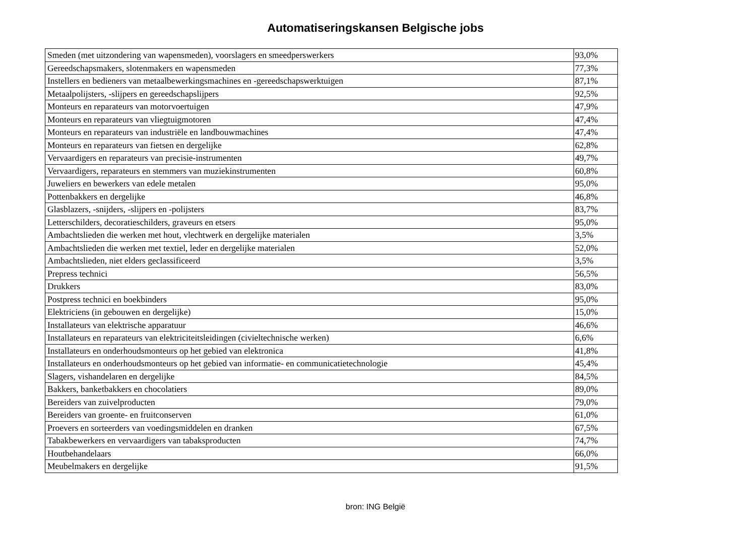Automatiseringskansen Belgische jobs
| Smeden (met uitzondering van wapensmeden), voorslagers en smeedperswerkers | 93,0% |
| Gereedschapsmakers, slotenmakers en wapensmeden | 77,3% |
| Instellers en bedieners van metaalbewerkingsmachines en -gereedschapswerktuigen | 87,1% |
| Metaalpolijsters, -slijpers en gereedschapslijpers | 92,5% |
| Monteurs en reparateurs van motorvoertuigen | 47,9% |
| Monteurs en reparateurs van vliegtuigmotoren | 47,4% |
| Monteurs en reparateurs van industriële en landbouwmachines | 47,4% |
| Monteurs en reparateurs van fietsen en dergelijke | 62,8% |
| Vervaardigers en reparateurs van precisie-instrumenten | 49,7% |
| Vervaardigers, reparateurs en stemmers van muziekinstrumenten | 60,8% |
| Juweliers en bewerkers van edele metalen | 95,0% |
| Pottenbakkers en dergelijke | 46,8% |
| Glasblazers, -snijders, -slijpers en -polijsters | 83,7% |
| Letterschilders, decoratieschilders, graveurs en etsers | 95,0% |
| Ambachtslieden die werken met hout, vlechtwerk en dergelijke materialen | 3,5% |
| Ambachtslieden die werken met textiel, leder en dergelijke materialen | 52,0% |
| Ambachtslieden, niet elders geclassificeerd | 3,5% |
| Prepress technici | 56,5% |
| Drukkers | 83,0% |
| Postpress technici en boekbinders | 95,0% |
| Elektriciens (in gebouwen en dergelijke) | 15,0% |
| Installateurs van elektrische apparatuur | 46,6% |
| Installateurs en reparateurs van elektriciteitsleidingen (civieltechnische werken) | 6,6% |
| Installateurs en onderhoudsmonteurs op het gebied van elektronica | 41,8% |
| Installateurs en onderhoudsmonteurs op het gebied van informatie- en communicatietechnologie | 45,4% |
| Slagers, vishandelaren en dergelijke | 84,5% |
| Bakkers, banketbakkers en chocolatiers | 89,0% |
| Bereiders van zuivelproducten | 79,0% |
| Bereiders van groente- en fruitconserven | 61,0% |
| Proevers en sorteerders van voedingsmiddelen en dranken | 67,5% |
| Tabakbewerkers en vervaardigers van tabaksproducten | 74,7% |
| Houtbehandelaars | 66,0% |
| Meubelmakers en dergelijke | 91,5% |
bron: ING België